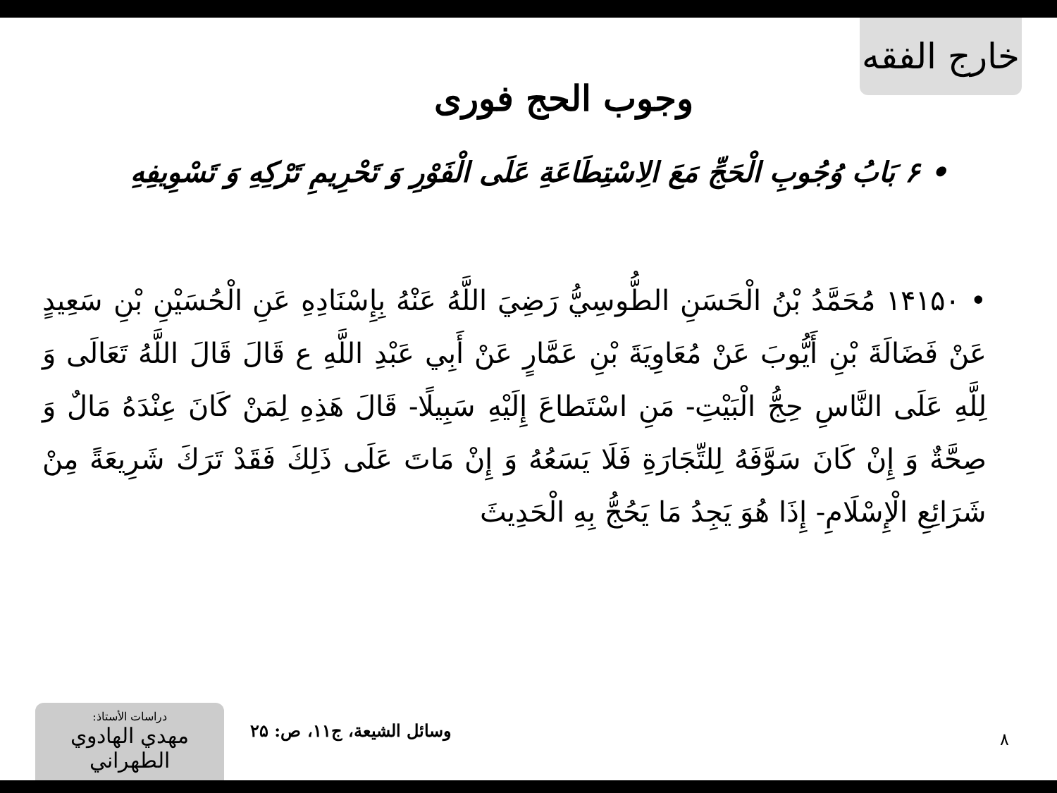خارج الفقه
وجوب الحج فوری
• ۶ بَابُ وُجُوبِ الْحَجِّ مَعَ الِاسْتِطَاعَةِ عَلَى الْفَوْرِ وَ تَحْرِيمِ تَرْكِهِ وَ تَسْوِيفِهِ
• ۱۴۱۵۰ مُحَمَّدُ بْنُ الْحَسَنِ الطُّوسِيُّ رَضِيَ اللَّهُ عَنْهُ بِإِسْنَادِهِ عَنِ الْحُسَيْنِ بْنِ سَعِيدٍ عَنْ فَضَالَةَ بْنِ أَيُّوبَ عَنْ مُعَاوِيَةَ بْنِ عَمَّارٍ عَنْ أَبِي عَبْدِ اللَّهِ ع قَالَ قَالَ اللَّهُ تَعَالَى وَ لِلَّهِ عَلَى النَّاسِ حِجُّ الْبَيْتِ- مَنِ اسْتَطاعَ إِلَيْهِ سَبِيلًا- قَالَ هَذِهِ لِمَنْ كَانَ عِنْدَهُ مَالٌ وَ صِحَّةٌ وَ إِنْ كَانَ سَوَّفَهُ لِلتِّجَارَةِ فَلَا يَسَعُهُ وَ إِنْ مَاتَ عَلَى ذَلِكَ فَقَدْ تَرَكَ شَرِيعَةً مِنْ شَرَائِعِ الْإِسْلَامِ- إِذَا هُوَ يَجِدُ مَا يَحُجُّ بِهِ الْحَدِيثَ
دراسات الأستاذ:
مهدي الهادوي الطهراني
وسائل الشيعة، ج۱۱، ص: ۲۵ ۸